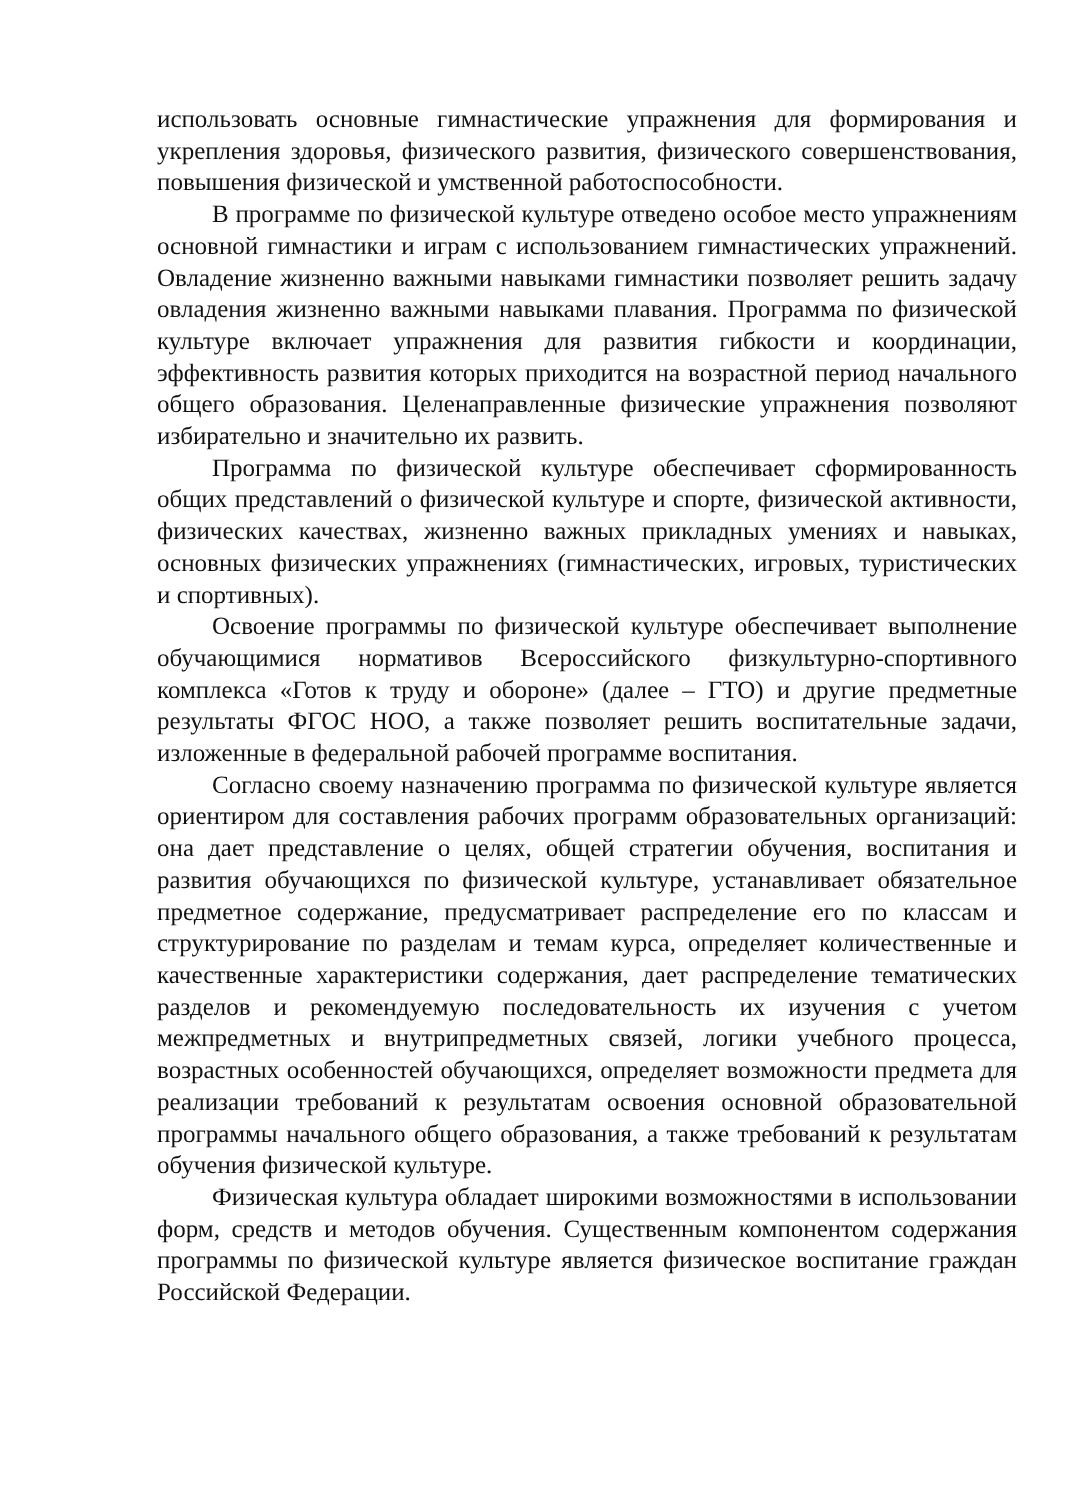использовать основные гимнастические упражнения для формирования и укрепления здоровья, физического развития, физического совершенствования, повышения физической и умственной работоспособности.
В программе по физической культуре отведено особое место упражнениям основной гимнастики и играм с использованием гимнастических упражнений. Овладение жизненно важными навыками гимнастики позволяет решить задачу овладения жизненно важными навыками плавания. Программа по физической культуре включает упражнения для развития гибкости и координации, эффективность развития которых приходится на возрастной период начального общего образования. Целенаправленные физические упражнения позволяют избирательно и значительно их развить.
Программа по физической культуре обеспечивает сформированность общих представлений о физической культуре и спорте, физической активности, физических качествах, жизненно важных прикладных умениях и навыках, основных физических упражнениях (гимнастических, игровых, туристических и спортивных).
Освоение программы по физической культуре обеспечивает выполнение обучающимися нормативов Всероссийского физкультурно-спортивного комплекса «Готов к труду и обороне» (далее – ГТО) и другие предметные результаты ФГОС НОО, а также позволяет решить воспитательные задачи, изложенные в федеральной рабочей программе воспитания.
Согласно своему назначению программа по физической культуре является ориентиром для составления рабочих программ образовательных организаций: она дает представление о целях, общей стратегии обучения, воспитания и развития обучающихся по физической культуре, устанавливает обязательное предметное содержание, предусматривает распределение его по классам и структурирование по разделам и темам курса, определяет количественные и качественные характеристики содержания, дает распределение тематических разделов и рекомендуемую последовательность их изучения с учетом межпредметных и внутрипредметных связей, логики учебного процесса, возрастных особенностей обучающихся, определяет возможности предмета для реализации требований к результатам освоения основной образовательной программы начального общего образования, а также требований к результатам обучения физической культуре.
Физическая культура обладает широкими возможностями в использовании форм, средств и методов обучения. Существенным компонентом содержания программы по физической культуре является физическое воспитание граждан Российской Федерации.